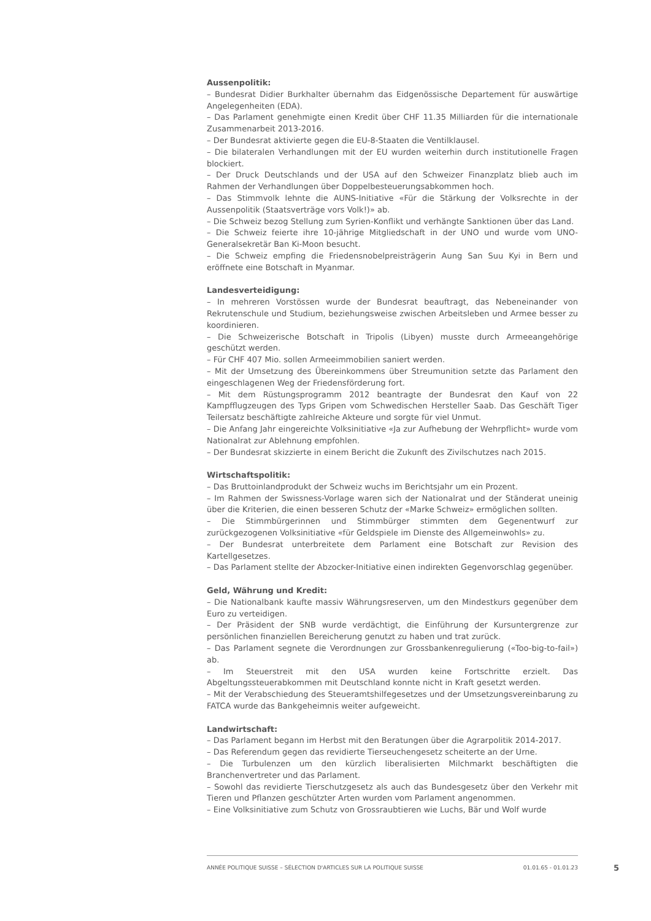Aussenpolitik:
– Bundesrat Didier Burkhalter übernahm das Eidgenössische Departement für auswärtige Angelegenheiten (EDA).
– Das Parlament genehmigte einen Kredit über CHF 11.35 Milliarden für die internationale Zusammenarbeit 2013-2016.
– Der Bundesrat aktivierte gegen die EU-8-Staaten die Ventilklausel.
– Die bilateralen Verhandlungen mit der EU wurden weiterhin durch institutionelle Fragen blockiert.
– Der Druck Deutschlands und der USA auf den Schweizer Finanzplatz blieb auch im Rahmen der Verhandlungen über Doppelbesteuerungsabkommen hoch.
– Das Stimmvolk lehnte die AUNS-Initiative «Für die Stärkung der Volksrechte in der Aussenpolitik (Staatsverträge vors Volk!)» ab.
– Die Schweiz bezog Stellung zum Syrien-Konflikt und verhängte Sanktionen über das Land.
– Die Schweiz feierte ihre 10-jährige Mitgliedschaft in der UNO und wurde vom UNO-Generalsekretär Ban Ki-Moon besucht.
– Die Schweiz empfing die Friedensnobelpreisträgerin Aung San Suu Kyi in Bern und eröffnete eine Botschaft in Myanmar.
Landesverteidigung:
– In mehreren Vorstössen wurde der Bundesrat beauftragt, das Nebeneinander von Rekrutenschule und Studium, beziehungsweise zwischen Arbeitsleben und Armee besser zu koordinieren.
– Die Schweizerische Botschaft in Tripolis (Libyen) musste durch Armeeangehörige geschützt werden.
– Für CHF 407 Mio. sollen Armeeimmobilien saniert werden.
– Mit der Umsetzung des Übereinkommens über Streumunition setzte das Parlament den eingeschlagenen Weg der Friedensförderung fort.
– Mit dem Rüstungsprogramm 2012 beantragte der Bundesrat den Kauf von 22 Kampfflugzeugen des Typs Gripen vom Schwedischen Hersteller Saab. Das Geschäft Tiger Teilersatz beschäftigte zahlreiche Akteure und sorgte für viel Unmut.
– Die Anfang Jahr eingereichte Volksinitiative «Ja zur Aufhebung der Wehrpflicht» wurde vom Nationalrat zur Ablehnung empfohlen.
– Der Bundesrat skizzierte in einem Bericht die Zukunft des Zivilschutzes nach 2015.
Wirtschaftspolitik:
– Das Bruttoinlandprodukt der Schweiz wuchs im Berichtsjahr um ein Prozent.
– Im Rahmen der Swissness-Vorlage waren sich der Nationalrat und der Ständerat uneinig über die Kriterien, die einen besseren Schutz der «Marke Schweiz» ermöglichen sollten.
– Die Stimmbürgerinnen und Stimmbürger stimmten dem Gegenentwurf zur zurückgezogenen Volksinitiative «für Geldspiele im Dienste des Allgemeinwohls» zu.
– Der Bundesrat unterbreitete dem Parlament eine Botschaft zur Revision des Kartellgesetzes.
– Das Parlament stellte der Abzocker-Initiative einen indirekten Gegenvorschlag gegenüber.
Geld, Währung und Kredit:
– Die Nationalbank kaufte massiv Währungsreserven, um den Mindestkurs gegenüber dem Euro zu verteidigen.
– Der Präsident der SNB wurde verdächtigt, die Einführung der Kursuntergrenze zur persönlichen finanziellen Bereicherung genutzt zu haben und trat zurück.
– Das Parlament segnete die Verordnungen zur Grossbankenregulierung («Too-big-to-fail») ab.
– Im Steuerstreit mit den USA wurden keine Fortschritte erzielt. Das Abgeltungssteuerabkommen mit Deutschland konnte nicht in Kraft gesetzt werden.
– Mit der Verabschiedung des Steueramtshilfegesetzes und der Umsetzungsvereinbarung zu FATCA wurde das Bankgeheimnis weiter aufgeweicht.
Landwirtschaft:
– Das Parlament begann im Herbst mit den Beratungen über die Agrarpolitik 2014-2017.
– Das Referendum gegen das revidierte Tierseuchengesetz scheiterte an der Urne.
– Die Turbulenzen um den kürzlich liberalisierten Milchmarkt beschäftigten die Branchenvertreter und das Parlament.
– Sowohl das revidierte Tierschutzgesetz als auch das Bundesgesetz über den Verkehr mit Tieren und Pflanzen geschützter Arten wurden vom Parlament angenommen.
– Eine Volksinitiative zum Schutz von Grossraubtieren wie Luchs, Bär und Wolf wurde
ANNÉE POLITIQUE SUISSE – SÉLECTION D'ARTICLES SUR LA POLITIQUE SUISSE 01.01.65 - 01.01.23
5